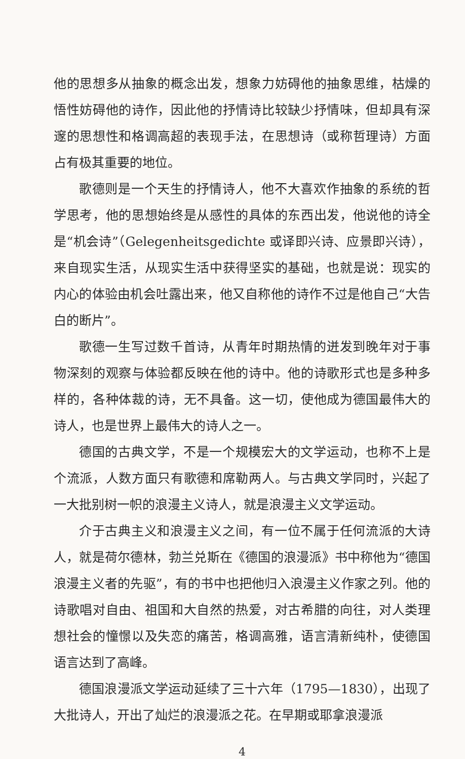他的思想多从抽象的概念出发，想象力妨碍他的抽象思维，枯燥的悟性妨碍他的诗作，因此他的抒情诗比较缺少抒情味，但却具有深邃的思想性和格调高超的表现手法，在思想诗（或称哲理诗）方面占有极其重要的地位。
歌德则是一个天生的抒情诗人，他不大喜欢作抽象的系统的哲学思考，他的思想始终是从感性的具体的东西出发，他说他的诗全是“机会诗”（Gelegenheitsgedichte 或译即兴诗、应景即兴诗），来自现实生活，从现实生活中获得坚实的基础，也就是说：现实的内心的体验由机会吐露出来，他又自称他的诗作不过是他自己“大告白的断片”。
歌德一生写过数千首诗，从青年时期热情的迸发到晚年对于事物深刻的观察与体验都反映在他的诗中。他的诗歌形式也是多种多样的，各种体裁的诗，无不具备。这一切，使他成为德国最伟大的诗人，也是世界上最伟大的诗人之一。
德国的古典文学，不是一个规模宏大的文学运动，也称不上是个流派，人数方面只有歌德和席勒两人。与古典文学同时，兴起了一大批别树一帜的浪漫主义诗人，就是浪漫主义文学运动。
介于古典主义和浪漫主义之间，有一位不属于任何流派的大诗人，就是荷尔德林，勃兰兑斯在《德国的浪漫派》书中称他为“德国浪漫主义者的先驱”，有的书中也把他归入浪漫主义作家之列。他的诗歌唱对自由、祖国和大自然的热爱，对古希腊的向往，对人类理想社会的憧憬以及失恋的痛苦，格调高雅，语言清新纯朴，使德国语言达到了高峰。
德国浪漫派文学运动延续了三十六年（1795—1830），出现了大批诗人，开出了灿烂的浪漫派之花。在早期或耶拿浪漫派
4